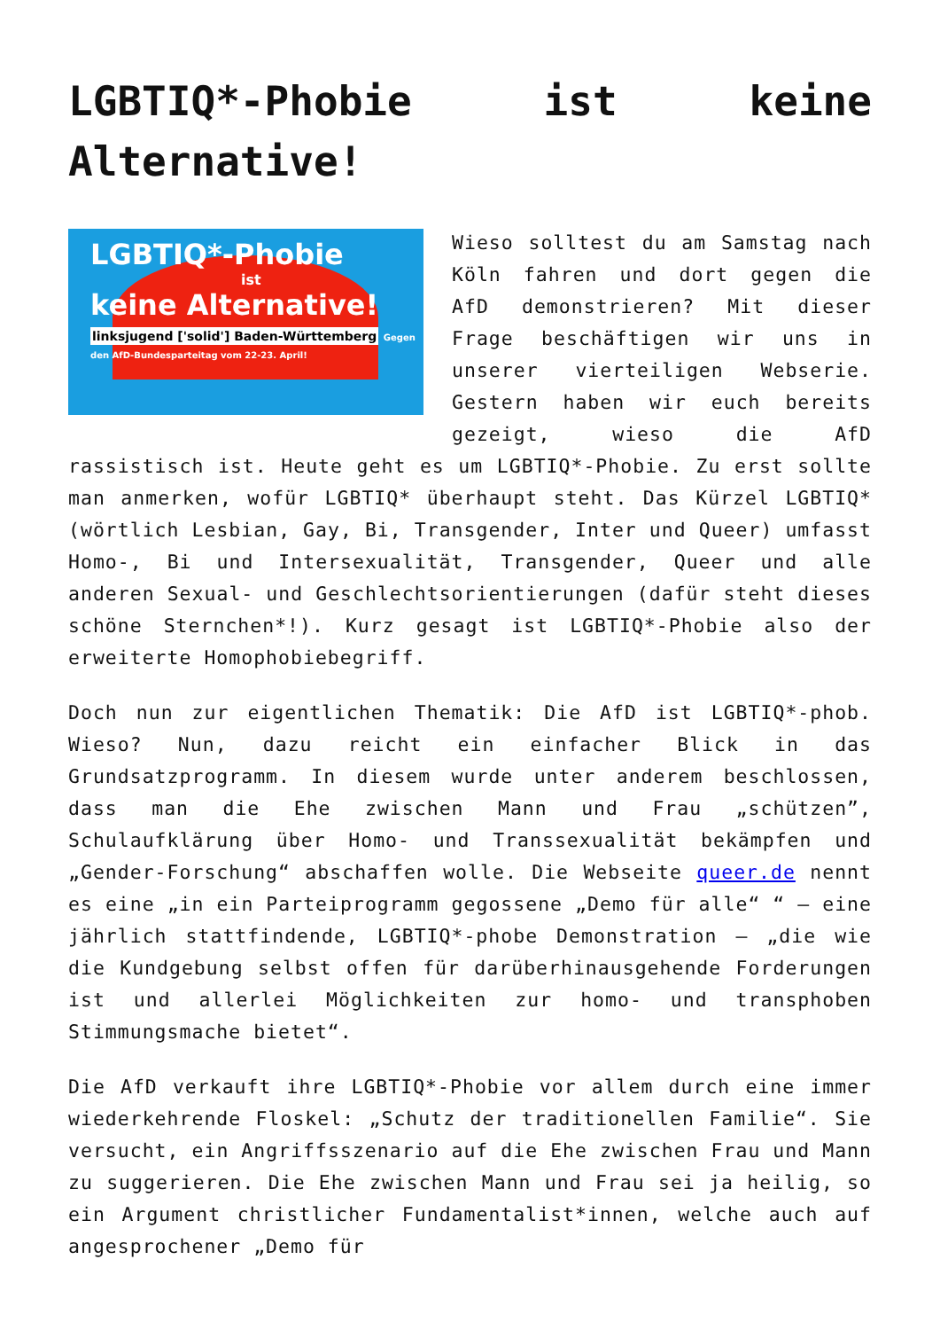LGBTIQ*-Phobie ist keine
Alternative!
LGBTIQ*-Phobie
ist
keine Alternative!
linksjugend ['solid'] Baden-Württemberg
Gegen den AfD-Bundesparteitag vom 22-23. April!
Wieso solltest du am Samstag nach Köln fahren und dort gegen die AfD demonstrieren? Mit dieser Frage beschäftigen wir uns in unserer vierteiligen Webserie. Gestern haben wir euch bereits gezeigt, wieso die AfD rassistisch ist. Heute geht es um LGBTIQ*-Phobie. Zu erst sollte man anmerken, wofür LGBTIQ* überhaupt steht. Das Kürzel LGBTIQ* (wörtlich Lesbian, Gay, Bi, Transgender, Inter und Queer) umfasst Homo-, Bi und Intersexualität, Transgender, Queer und alle anderen Sexual- und Geschlechtsorientierungen (dafür steht dieses schöne Sternchen*!). Kurz gesagt ist LGBTIQ*-Phobie also der erweiterte Homophobiebegriff.
Doch nun zur eigentlichen Thematik: Die AfD ist LGBTIQ*-phob. Wieso? Nun, dazu reicht ein einfacher Blick in das Grundsatzprogramm. In diesem wurde unter anderem beschlossen, dass man die Ehe zwischen Mann und Frau „schützen”, Schulaufklärung über Homo- und Transsexualität bekämpfen und „Gender-Forschung“ abschaffen wolle. Die Webseite queer.de nennt es eine „in ein Parteiprogramm gegossene „Demo für alle“ “ – eine jährlich stattfindende, LGBTIQ*-phobe Demonstration – „die wie die Kundgebung selbst offen für darüberhinausgehende Forderungen ist und allerlei Möglichkeiten zur homo- und transphoben Stimmungsmache bietet“.
Die AfD verkauft ihre LGBTIQ*-Phobie vor allem durch eine immer wiederkehrende Floskel: „Schutz der traditionellen Familie“. Sie versucht, ein Angriffsszenario auf die Ehe zwischen Frau und Mann zu suggerieren. Die Ehe zwischen Mann und Frau sei ja heilig, so ein Argument christlicher Fundamentalist*innen, welche auch auf angesprochener „Demo für